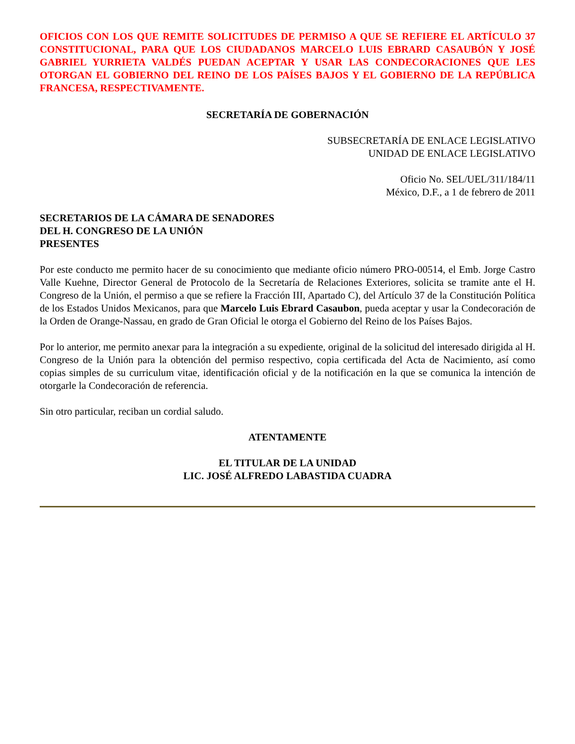OFICIOS CON LOS QUE REMITE SOLICITUDES DE PERMISO A QUE SE REFIERE EL ARTÍCULO 37 CONSTITUCIONAL, PARA QUE LOS CIUDADANOS MARCELO LUIS EBRARD CASAUBÓN Y JOSÉ GABRIEL YURRIETA VALDÉS PUEDAN ACEPTAR Y USAR LAS CONDECORACIONES QUE LES OTORGAN EL GOBIERNO DEL REINO DE LOS PAÍSES BAJOS Y EL GOBIERNO DE LA REPÚBLICA FRANCESA, RESPECTIVAMENTE.
SECRETARÍA DE GOBERNACIÓN
SUBSECRETARÍA DE ENLACE LEGISLATIVO
UNIDAD DE ENLACE LEGISLATIVO
Oficio No. SEL/UEL/311/184/11
México, D.F., a 1 de febrero de 2011
SECRETARIOS DE LA CÁMARA DE SENADORES
DEL H. CONGRESO DE LA UNIÓN
PRESENTES
Por este conducto me permito hacer de su conocimiento que mediante oficio número PRO-00514, el Emb. Jorge Castro Valle Kuehne, Director General de Protocolo de la Secretaría de Relaciones Exteriores, solicita se tramite ante el H. Congreso de la Unión, el permiso a que se refiere la Fracción III, Apartado C), del Artículo 37 de la Constitución Política de los Estados Unidos Mexicanos, para que Marcelo Luis Ebrard Casaubon, pueda aceptar y usar la Condecoración de la Orden de Orange-Nassau, en grado de Gran Oficial le otorga el Gobierno del Reino de los Países Bajos.
Por lo anterior, me permito anexar para la integración a su expediente, original de la solicitud del interesado dirigida al H. Congreso de la Unión para la obtención del permiso respectivo, copia certificada del Acta de Nacimiento, así como copias simples de su curriculum vitae, identificación oficial y de la notificación en la que se comunica la intención de otorgarle la Condecoración de referencia.
Sin otro particular, reciban un cordial saludo.
ATENTAMENTE
EL TITULAR DE LA UNIDAD
LIC. JOSÉ ALFREDO LABASTIDA CUADRA